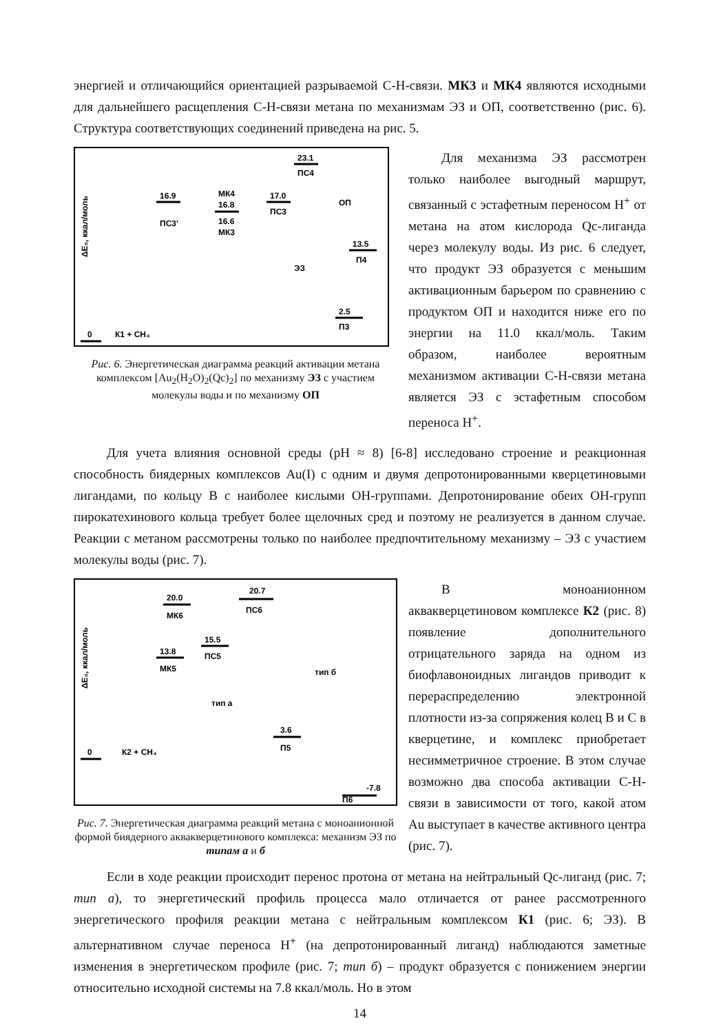энергией и отличающийся ориентацией разрываемой С-Н-связи. МК3 и МК4 являются исходными для дальнейшего расщепления С-Н-связи метана по механизмам ЭЗ и ОП, соответственно (рис. 6). Структура соответствующих соединений приведена на рис. 5.
ΔE₀, ккал/моль
0
К1 + СН₄
16.9
ПС3'
МК4
16.8
16.6
МК3
17.0
ПС3
23.1
ПС4
ОП
13.5
П4
ЭЗ
2.5
П3
Рис. 6. Энергетическая диаграмма реакций активации метана комплексом [Au<sub>2</sub>(H<sub>2</sub>O)<sub>2</sub>(Qc)<sub>2</sub>] по механизму ЭЗ с участием молекулы воды и по механизму ОП
Для механизма ЭЗ рассмотрен только наиболее выгодный маршрут, связанный с эстафетным переносом Н<sup>+</sup> от метана на атом кислорода Qc-лиганда через молекулу воды. Из рис. 6 следует, что продукт ЭЗ образуется с меньшим активационным барьером по сравнению с продуктом ОП и находится ниже его по энергии на 11.0 ккал/моль. Таким образом, наиболее вероятным механизмом активации С-Н-связи метана является ЭЗ с эстафетным способом переноса Н<sup>+</sup>.
Для учета влияния основной среды (pH ≈ 8) [6-8] исследовано строение и реакционная способность биядерных комплексов Au(I) с одним и двумя депротонированными кверцетиновыми лигандами, по кольцу B с наиболее кислыми ОН-группами. Депротонирование обеих ОН-групп пирокатехинового кольца требует более щелочных сред и поэтому не реализуется в данном случае. Реакции с метаном рассмотрены только по наиболее предпочтительному механизму – ЭЗ с участием молекулы воды (рис. 7).
ΔE₀, ккал/моль
0
К2 + СН₄
20.0
МК6
20.7
ПС6
13.8
МК5
15.5
ПС5
тип б
тип а
3.6
П5
-7.8
П6
Рис. 7. Энергетическая диаграмма реакций метана с моноанионной формой биядерного аквакверцетинового комплекса: механизм ЭЗ по типам а и б
В моноанионном аквакверцетиновом комплексе К2 (рис. 8) появление дополнительного отрицательного заряда на одном из биофлавоноидных лигандов приводит к перераспределению электронной плотности из-за сопряжения колец В и С в кверцетине, и комплекс приобретает несимметричное строение. В этом случае возможно два способа активации С-Н-связи в зависимости от того, какой атом Au выступает в качестве активного центра (рис. 7).
Если в ходе реакции происходит перенос протона от метана на нейтральный Qc-лиганд (рис. 7; тип а), то энергетический профиль процесса мало отличается от ранее рассмотренного энергетического профиля реакции метана с нейтральным комплексом К1 (рис. 6; ЭЗ). В альтернативном случае переноса Н<sup>+</sup> (на депротонированный лиганд) наблюдаются заметные изменения в энергетическом профиле (рис. 7; тип б) – продукт образуется с понижением энергии относительно исходной системы на 7.8 ккал/моль. Но в этом
14